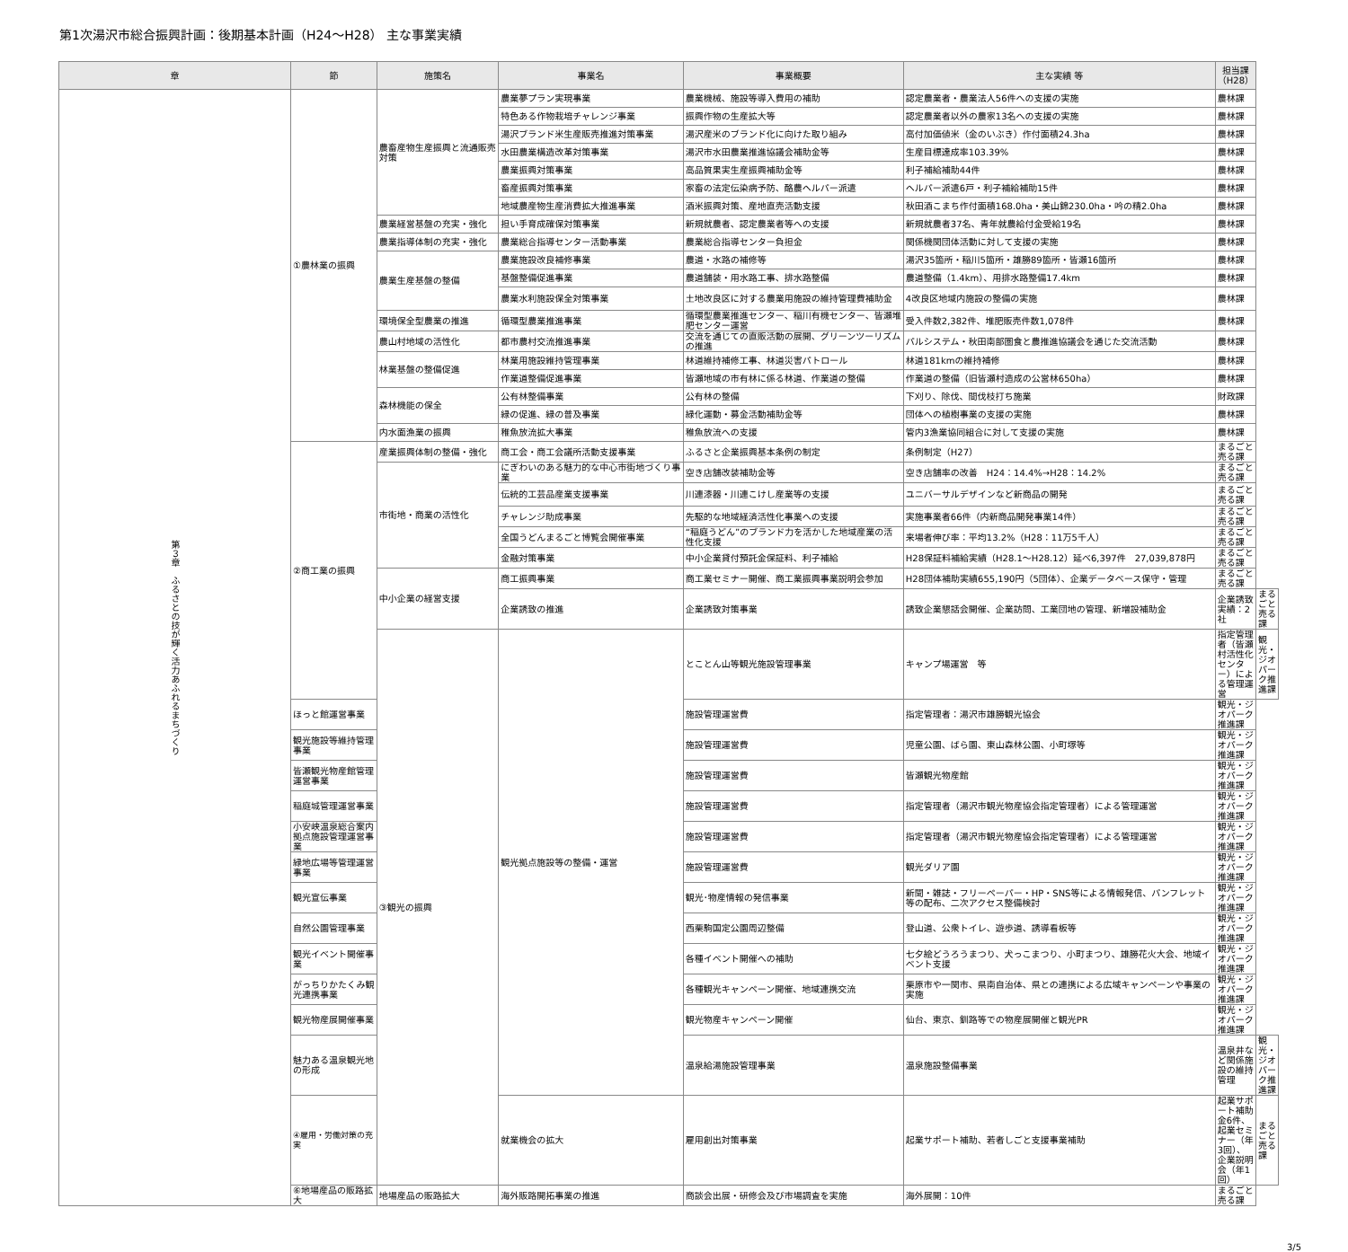第1次湯沢市総合振興計画：後期基本計画（H24～H28） 主な事業実績
| 章 | 節 | 施策名 | 事業名 | 事業概要 | 主な実績 等 | 担当課 （H28） | |
| --- | --- | --- | --- | --- | --- | --- | --- |
| 第３章 ふるさとの技が輝く活力あふれるまちづくり | ①農林業の振興 | 農畜産物生産振興と流通販売対策 | 農業夢プラン実現事業 | 農業機械、施設等導入費用の補助 | 認定農業者・農業法人56件への支援の実施 | 農林課 | |
| | | | 特色ある作物栽培チャレンジ事業 | 振興作物の生産拡大等 | 認定農業者以外の農家13名への支援の実施 | 農林課 | |
| | | | 湯沢ブランド米生産販売推進対策事業 | 湯沢産米のブランド化に向けた取り組み | 高付加価値米（金のいぶき）作付面積24.3ha | 農林課 | |
| | | | 水田農業構造改革対策事業 | 湯沢市水田農業推進協議会補助金等 | 生産目標達成率103.39% | 農林課 | |
| | | | 農業振興対策事業 | 高品質果実生産振興補助金等 | 利子補給補助44件 | 農林課 | |
| | | | 畜産振興対策事業 | 家畜の法定伝染病予防、酪農ヘルパー派遣 | ヘルパー派遣6戸・利子補給補助15件 | 農林課 | |
| | | | 地域農産物生産消費拡大推進事業 | 酒米振興対策、産地直売活動支援 | 秋田酒こまち作付面積168.0ha・美山錦230.0ha・吟の精2.0ha | 農林課 | |
| | | 農業経営基盤の充実・強化 | 担い手育成確保対策事業 | 新規就農者、認定農業者等への支援 | 新規就農者37名、青年就農給付金受給19名 | 農林課 | |
| | | 農業指導体制の充実・強化 | 農業総合指導センター活動事業 | 農業総合指導センター負担金 | 関係機関団体活動に対して支援の実施 | 農林課 | |
| | | 農業生産基盤の整備 | 農業施設改良補修事業 | 農道・水路の補修等 | 湯沢35箇所・稲川5箇所・雄勝89箇所・皆瀬16箇所 | 農林課 | |
| | | | 基盤整備促進事業 | 農道舗装・用水路工事、排水路整備 | 農道整備（1.4km）、用排水路整備17.4km | 農林課 | |
| | | | 農業水利施設保全対策事業 | 土地改良区に対する農業用施設の維持管理費補助金 | 4改良区地域内施設の整備の実施 | 農林課 | |
| | | 環境保全型農業の推進 | 循環型農業推進事業 | 循環型農業推進センター、稲川有機センター、皆瀬堆肥センター運営 | 受入件数2,382件、堆肥販売件数1,078件 | 農林課 | |
| | | 農山村地域の活性化 | 都市農村交流推進事業 | 交流を通じての直販活動の展開、グリーンツーリズムの推進 | パルシステム・秋田南部圏食と農推進協議会を通じた交流活動 | 農林課 | |
| | | 林業基盤の整備促進 | 林業用施設維持管理事業 | 林道維持補修工事、林道災害パトロール | 林道181kmの維持補修 | 農林課 | |
| | | | 作業道整備促進事業 | 皆瀬地域の市有林に係る林道、作業道の整備 | 作業道の整備（旧皆瀬村造成の公営林650ha） | 農林課 | |
| | | 森林機能の保全 | 公有林整備事業 | 公有林の整備 | 下刈り、除伐、間伐枝打ち施業 | 財政課 | |
| | | | 緑の促進、緑の普及事業 | 緑化運動・募金活動補助金等 | 団体への植樹事業の支援の実施 | 農林課 | |
| | | 内水面漁業の振興 | 稚魚放流拡大事業 | 稚魚放流への支援 | 管内3漁業協同組合に対して支援の実施 | 農林課 | |
| | ②商工業の振興 | 産業振興体制の整備・強化 | 商工会・商工会議所活動支援事業 | ふるさと企業振興基本条例の制定 | 条例制定（H27） | まるごと売る課 | |
| | | 市街地・商業の活性化 | にぎわいのある魅力的な中心市街地づくり事業 | 空き店舗改装補助金等 | 空き店舗率の改善 H24：14.4%→H28：14.2% | まるごと売る課 | |
| | | | 伝統的工芸品産業支援事業 | 川連漆器・川連こけし産業等の支援 | ユニバーサルデザインなど新商品の開発 | まるごと売る課 | |
| | | | チャレンジ助成事業 | 先駆的な地域経済活性化事業への支援 | 実施事業者66件（内新商品開発事業14件） | まるごと売る課 | |
| | | | 全国うどんまるごと博覧会開催事業 | “稲庭うどん”のブランド力を活かした地域産業の活性化支援 | 来場者伸び率：平均13.2%（H28：11万5千人） | まるごと売る課 | |
| | | | 金融対策事業 | 中小企業貸付預託金保証料、利子補給 | H28保証料補給実績（H28.1～H28.12）延べ6,397件 27,039,878円 | まるごと売る課 | |
| | | 中小企業の経営支援 | 商工振興事業 | 商工業セミナー開催、商工業振興事業説明会参加 | H28団体補助実績655,190円（5団体）、企業データベース保守・管理 | まるごと売る課 | |
| | | | 企業誘致の推進 | 企業誘致対策事業 | 誘致企業懇話会開催、企業訪問、工業団地の管理、新増設補助金 | 企業誘致実績：2社 | まるごと売る課 |
| | | ③観光の振興 | 観光拠点施設等の整備・運営 | とことん山等観光施設管理事業 | キャンプ場運営 等 | 指定管理者（皆瀬村活性化センター）による管理運営 | 観光・ジオパーク推進課 |
| | ほっと館運営事業 | | | 施設管理運営費 | 指定管理者：湯沢市雄勝観光協会 | 観光・ジオパーク推進課 | |
| | 観光施設等維持管理事業 | | | 施設管理運営費 | 児童公園、ばら園、東山森林公園、小町塚等 | 観光・ジオパーク推進課 | |
| | 皆瀬観光物産館管理運営事業 | | | 施設管理運営費 | 皆瀬観光物産館 | 観光・ジオパーク推進課 | |
| | 稲庭城管理運営事業 | | | 施設管理運営費 | 指定管理者（湯沢市観光物産協会指定管理者）による管理運営 | 観光・ジオパーク推進課 | |
| | 小安峡温泉総合案内拠点施設管理運営事業 | | | 施設管理運営費 | 指定管理者（湯沢市観光物産協会指定管理者）による管理運営 | 観光・ジオパーク推進課 | |
| | 緑地広場等管理運営事業 | | | 施設管理運営費 | 観光ダリア園 | 観光・ジオパーク推進課 | |
| | 観光宣伝事業 | | | 観光･物産情報の発信事業 | 新聞・雑誌・フリーペーパー・HP・SNS等による情報発信、パンフレット等の配布、二次アクセス整備検討 | 観光・ジオパーク推進課 | |
| | 自然公園管理事業 | | | 西栗駒国定公園周辺整備 | 登山道、公衆トイレ、遊歩道、誘導看板等 | 観光・ジオパーク推進課 | |
| | 観光イベント開催事業 | | | 各種イベント開催への補助 | 七夕絵どうろうまつり、犬っこまつり、小町まつり、雄勝花火大会、地域イベント支援 | 観光・ジオパーク推進課 | |
| | がっちりかたくみ観光連携事業 | | | 各種観光キャンペーン開催、地域連携交流 | 栗原市や一関市、県南自治体、県との連携による広域キャンペーンや事業の実施 | 観光・ジオパーク推進課 | |
| | 観光物産展開催事業 | | | 観光物産キャンペーン開催 | 仙台、東京、釧路等での物産展開催と観光PR | 観光・ジオパーク推進課 | |
| | 魅力ある温泉観光地の形成 | | | 温泉給湯施設管理事業 | 温泉施設整備事業 | 温泉井など関係施設の維持管理 | 観光・ジオパーク推進課 |
| | ④雇用・労働対策の充実 | | 就業機会の拡大 | 雇用創出対策事業 | 起業サポート補助、若者しごと支援事業補助 | 起業サポート補助金6件、起業セミナー（年3回）、企業説明会（年1回） | まるごと売る課 |
| | ⑥地場産品の販路拡大 | 地場産品の販路拡大 | 海外販路開拓事業の推進 | 商談会出展・研修会及び市場調査を実施 | 海外展開：10件 | まるごと売る課 | |
3/5